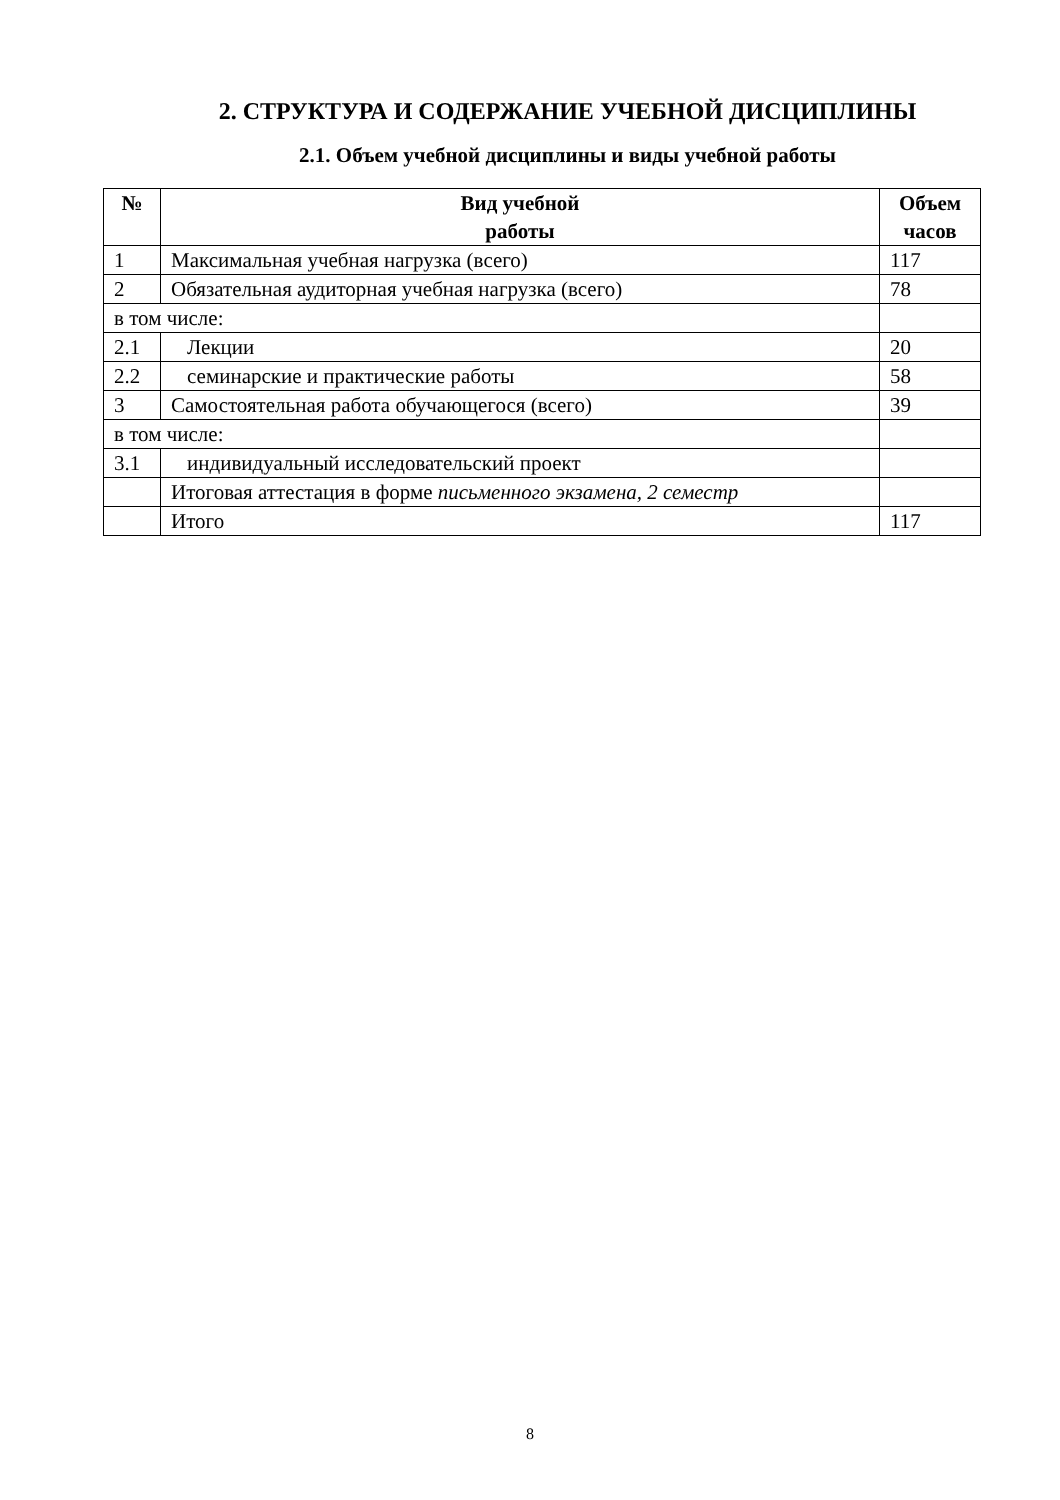2. СТРУКТУРА И СОДЕРЖАНИЕ УЧЕБНОЙ ДИСЦИПЛИНЫ
2.1. Объем учебной дисциплины и виды учебной работы
| № | Вид учебной работы | Объем часов |
| --- | --- | --- |
| 1 | Максимальная учебная нагрузка (всего) | 117 |
| 2 | Обязательная аудиторная учебная нагрузка (всего) | 78 |
| в том числе: | | |
| 2.1 | Лекции | 20 |
| 2.2 | семинарские и практические работы | 58 |
| 3 | Самостоятельная работа обучающегося (всего) | 39 |
| в том числе: | | |
| 3.1 | индивидуальный исследовательский проект | |
| | Итоговая аттестация в форме письменного экзамена, 2 семестр | |
| | Итого | 117 |
8